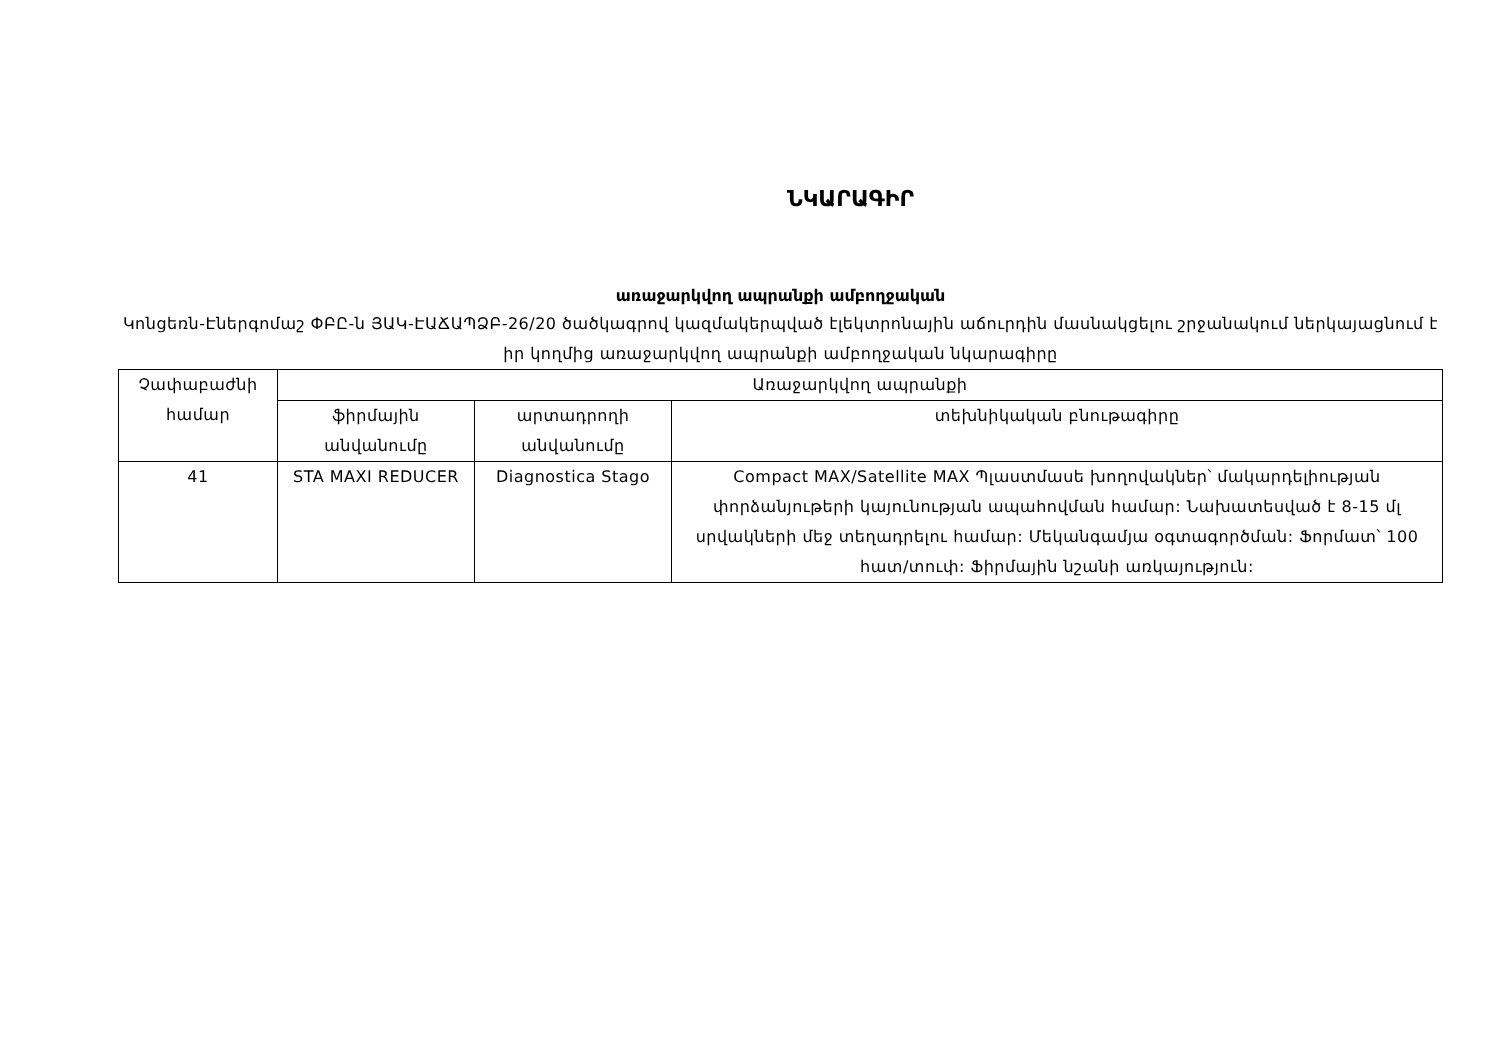ՆԿԱՐԱԳԻՐ
առաջարկվող ապրանքի ամբողջական
Կոնցեռն-Էներգոմաշ ՓԲԸ-ն ՅԱԿ-ԷԱՃԱՊՁԲ-26/20 ծածկագրով կազմակերպված էլեկտրոնային աճուրդին մասնակցելու շրջանակում ներկայացնում է իր կողմից առաջարկվող ապրանքի ամբողջական նկարագիրը
| Չափաբաժնի համար | Առաջարկվող ապրանքի | | |
| --- | --- | --- | --- |
| | ֆիրմային անվանումը | արտադրողի անվանումը | տեխնիկական բնութագիրը |
| 41 | STA MAXI REDUCER | Diagnostica Stago | Compact MAX/Satellite MAX Պլաստմասե խողովակներ՝ մակարդելիության փորձանյութերի կայունության ապահովման համար: Նախատեսված է 8-15 մլ սրվակների մեջ տեղադրելու համար: Մեկանգամյա օգտագործման: Ֆորմատ՝ 100 հատ/տուփ: Ֆիրմային նշանի առկայություն: |